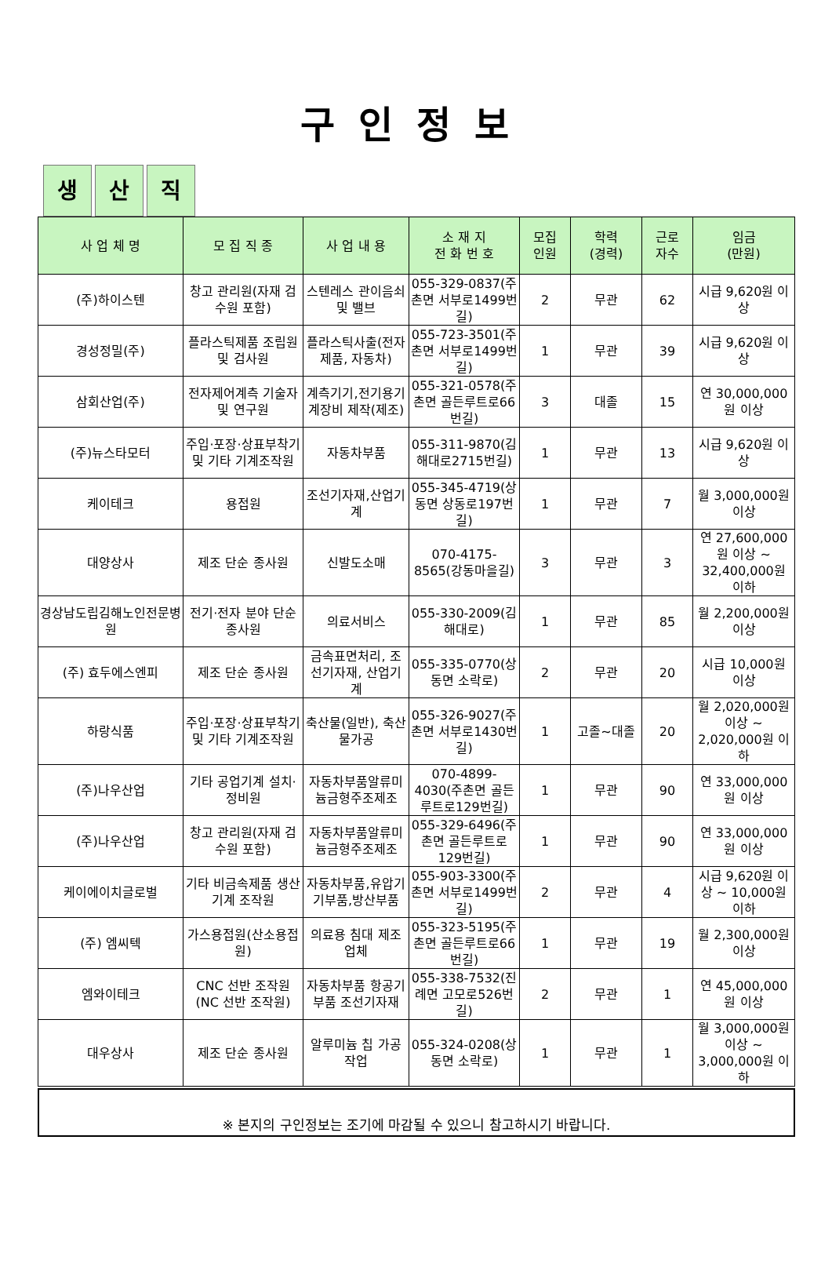구인정보
생산 직
| 사 업 체 명 | 모 집 직 종 | 사 업 내 용 | 소 재 지 전 화 번 호 | 모집 인원 | 학력 (경력) | 근로 자수 | 임금 (만원) |
| --- | --- | --- | --- | --- | --- | --- | --- |
| (주)하이스텐 | 창고 관리원(자재 검수원 포함) | 스텐레스 관이음쇠 및 밸브 | 055-329-0837(주촌면 서부로1499번길) | 2 | 무관 | 62 | 시급 9,620원 이상 |
| 경성정밀(주) | 플라스틱제품 조립원 및 검사원 | 플라스틱사출(전자제품, 자동차) | 055-723-3501(주촌면 서부로1499번길) | 1 | 무관 | 39 | 시급 9,620원 이상 |
| 삼회산업(주) | 전자제어계측 기술자 및 연구원 | 계측기기,전기용기계장비 제작(제조) | 055-321-0578(주촌면 골든루트로66번길) | 3 | 대졸 | 15 | 연 30,000,000원 이상 |
| (주)뉴스타모터 | 주입·포장·상표부착기 및 기타 기계조작원 | 자동차부품 | 055-311-9870(김해대로2715번길) | 1 | 무관 | 13 | 시급 9,620원 이상 |
| 케이테크 | 용접원 | 조선기자재,산업기계 | 055-345-4719(상동면 상동로197번길) | 1 | 무관 | 7 | 월 3,000,000원 이상 |
| 대양상사 | 제조 단순 종사원 | 신발도소매 | 070-4175-8565(강동마을길) | 3 | 무관 | 3 | 연 27,600,000원 이상 ~ 32,400,000원 이하 |
| 경상남도립김해노인전문병원 | 전기·전자 분야 단순 종사원 | 의료서비스 | 055-330-2009(김해대로) | 1 | 무관 | 85 | 월 2,200,000원 이상 |
| (주) 효두에스엔피 | 제조 단순 종사원 | 금속표면처리, 조선기자재, 산업기계 | 055-335-0770(상동면 소락로) | 2 | 무관 | 20 | 시급 10,000원 이상 |
| 하랑식품 | 주입·포장·상표부착기 및 기타 기계조작원 | 축산물(일반), 축산물가공 | 055-326-9027(주촌면 서부로1430번길) | 1 | 고졸~대졸 | 20 | 월 2,020,000원 이상 ~ 2,020,000원 이하 |
| (주)나우산업 | 기타 공업기계 설치·정비원 | 자동차부품알류미늄금형주조제조 | 070-4899-4030(주촌면 골든루트로129번길) | 1 | 무관 | 90 | 연 33,000,000원 이상 |
| (주)나우산업 | 창고 관리원(자재 검수원 포함) | 자동차부품알류미늄금형주조제조 | 055-329-6496(주촌면 골든루트로129번길) | 1 | 무관 | 90 | 연 33,000,000원 이상 |
| 케이에이치글로벌 | 기타 비금속제품 생산기계 조작원 | 자동차부품,유압기기부품,방산부품 | 055-903-3300(주촌면 서부로1499번길) | 2 | 무관 | 4 | 시급 9,620원 이상 ~ 10,000원 이하 |
| (주) 엠씨텍 | 가스용접원(산소용접원) | 의료용 침대 제조업체 | 055-323-5195(주촌면 골든루트로66번길) | 1 | 무관 | 19 | 월 2,300,000원 이상 |
| 엠와이테크 | CNC 선반 조작원(NC 선반 조작원) | 자동차부품 항공기부품 조선기자재 | 055-338-7532(진례면 고모로526번길) | 2 | 무관 | 1 | 연 45,000,000원 이상 |
| 대우상사 | 제조 단순 종사원 | 알루미늄 칩 가공 작업 | 055-324-0208(상동면 소락로) | 1 | 무관 | 1 | 월 3,000,000원 이상 ~ 3,000,000원 이하 |
※ 본지의 구인정보는 조기에 마감될 수 있으니 참고하시기 바랍니다.